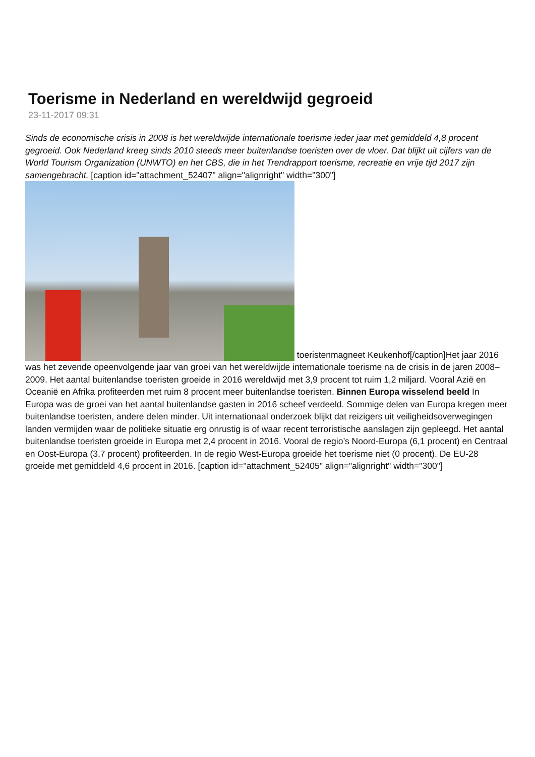Toerisme in Nederland en wereldwijd gegroeid
23-11-2017 09:31
Sinds de economische crisis in 2008 is het wereldwijde internationale toerisme ieder jaar met gemiddeld 4,8 procent gegroeid. Ook Nederland kreeg sinds 2010 steeds meer buitenlandse toeristen over de vloer. Dat blijkt uit cijfers van de World Tourism Organization (UNWTO) en het CBS, die in het Trendrapport toerisme, recreatie en vrije tijd 2017 zijn samengebracht. [caption id="attachment_52407" align="alignright" width="300"] toeristenmagneet Keukenhof[/caption]Het jaar 2016 was het zevende opeenvolgende jaar van groei van het wereldwijde internationale toerisme na de crisis in de jaren 2008–2009. Het aantal buitenlandse toeristen groeide in 2016 wereldwijd met 3,9 procent tot ruim 1,2 miljard. Vooral Azië en Oceanië en Afrika profiteerden met ruim 8 procent meer buitenlandse toeristen. Binnen Europa wisselend beeld In Europa was de groei van het aantal buitenlandse gasten in 2016 scheef verdeeld. Sommige delen van Europa kregen meer buitenlandse toeristen, andere delen minder. Uit internationaal onderzoek blijkt dat reizigers uit veiligheidsoverwegingen landen vermijden waar de politieke situatie erg onrustig is of waar recent terroristische aanslagen zijn gepleegd. Het aantal buitenlandse toeristen groeide in Europa met 2,4 procent in 2016. Vooral de regio’s Noord-Europa (6,1 procent) en Centraal en Oost-Europa (3,7 procent) profiteerden. In de regio West-Europa groeide het toerisme niet (0 procent). De EU-28 groeide met gemiddeld 4,6 procent in 2016. [caption id="attachment_52405" align="alignright" width="300"]